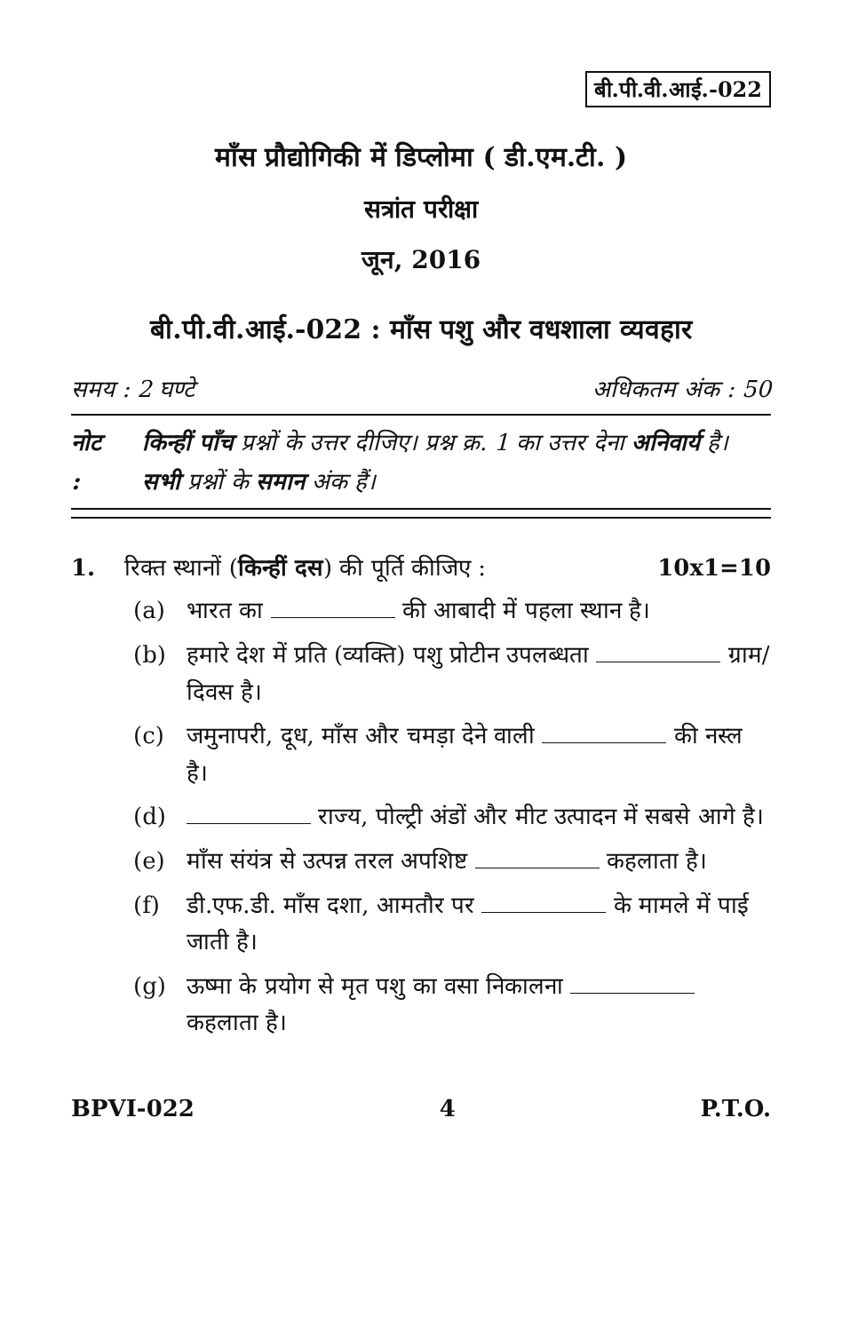बी.पी.वी.आई.-022
माँस प्रौद्योगिकी में डिप्लोमा ( डी.एम.टी. )
सत्रांत परीक्षा
जून, 2016
बी.पी.वी.आई.-022 : माँस पशु और वधशाला व्यवहार
समय : 2 घण्टे अधिकतम अंक : 50
नोट : किन्हीं पाँच प्रश्नों के उत्तर दीजिए। प्रश्न क्र. 1 का उत्तर देना अनिवार्य है। सभी प्रश्नों के समान अंक हैं।
1. रिक्त स्थानों (किन्हीं दस) की पूर्ति कीजिए : 10x1=10
(a) भारत का की आबादी में पहला स्थान है।
(b) हमारे देश में प्रति (व्यक्ति) पशु प्रोटीन उपलब्धता ग्राम/दिवस है।
(c) जमुनापरी, दूध, माँस और चमड़ा देने वाली की नस्ल है।
(d) राज्य, पोल्ट्री अंडों और मीट उत्पादन में सबसे आगे है।
(e) माँस संयंत्र से उत्पन्न तरल अपशिष्ट कहलाता है।
(f) डी.एफ.डी. माँस दशा, आमतौर पर के मामले में पाई जाती है।
(g) ऊष्मा के प्रयोग से मृत पशु का वसा निकालना कहलाता है।
BPVI-022 4 P.T.O.